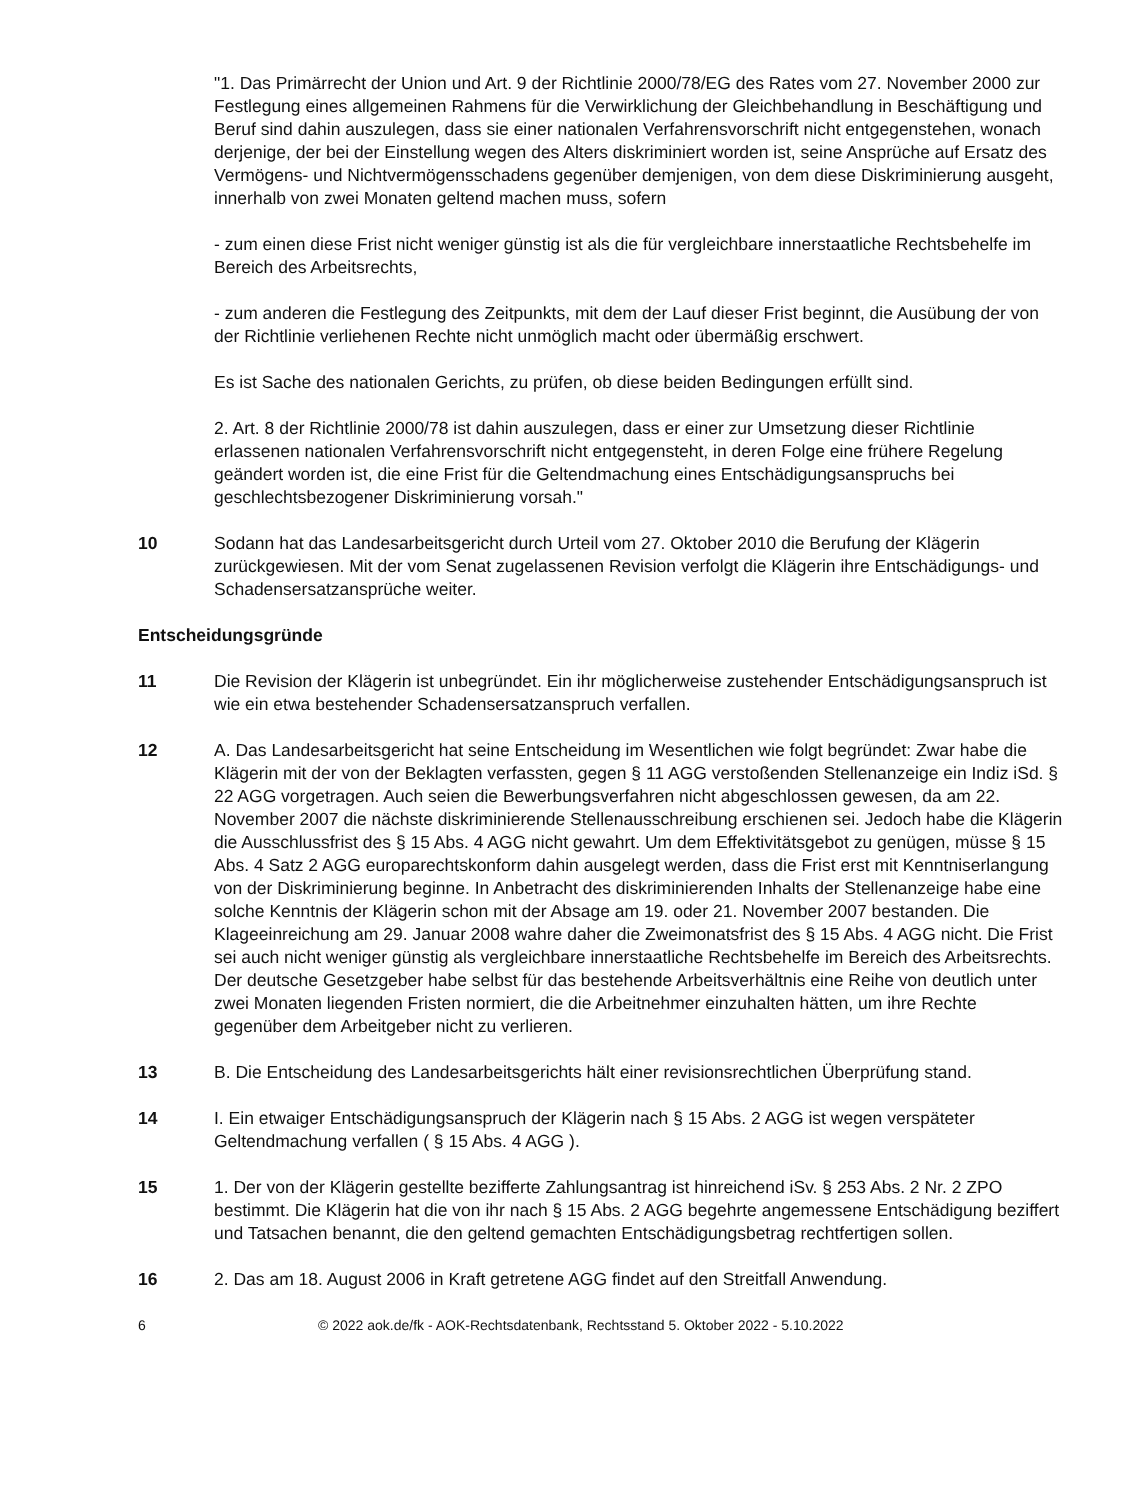"1. Das Primärrecht der Union und Art. 9 der Richtlinie 2000/78/EG des Rates vom 27. November 2000 zur Festlegung eines allgemeinen Rahmens für die Verwirklichung der Gleichbehandlung in Beschäftigung und Beruf sind dahin auszulegen, dass sie einer nationalen Verfahrensvorschrift nicht entgegenstehen, wonach derjenige, der bei der Einstellung wegen des Alters diskriminiert worden ist, seine Ansprüche auf Ersatz des Vermögens- und Nichtvermögensschadens gegenüber demjenigen, von dem diese Diskriminierung ausgeht, innerhalb von zwei Monaten geltend machen muss, sofern
- zum einen diese Frist nicht weniger günstig ist als die für vergleichbare innerstaatliche Rechtsbehelfe im Bereich des Arbeitsrechts,
- zum anderen die Festlegung des Zeitpunkts, mit dem der Lauf dieser Frist beginnt, die Ausübung der von der Richtlinie verliehenen Rechte nicht unmöglich macht oder übermäßig erschwert.
Es ist Sache des nationalen Gerichts, zu prüfen, ob diese beiden Bedingungen erfüllt sind.
2. Art. 8 der Richtlinie 2000/78 ist dahin auszulegen, dass er einer zur Umsetzung dieser Richtlinie erlassenen nationalen Verfahrensvorschrift nicht entgegensteht, in deren Folge eine frühere Regelung geändert worden ist, die eine Frist für die Geltendmachung eines Entschädigungsanspruchs bei geschlechtsbezogener Diskriminierung vorsah."
10 Sodann hat das Landesarbeitsgericht durch Urteil vom 27. Oktober 2010 die Berufung der Klägerin zurückgewiesen. Mit der vom Senat zugelassenen Revision verfolgt die Klägerin ihre Entschädigungs- und Schadensersatzansprüche weiter.
Entscheidungsgründe
11 Die Revision der Klägerin ist unbegründet. Ein ihr möglicherweise zustehender Entschädigungsanspruch ist wie ein etwa bestehender Schadensersatzanspruch verfallen.
12 A. Das Landesarbeitsgericht hat seine Entscheidung im Wesentlichen wie folgt begründet: Zwar habe die Klägerin mit der von der Beklagten verfassten, gegen § 11 AGG verstoßenden Stellenanzeige ein Indiz iSd. § 22 AGG vorgetragen. Auch seien die Bewerbungsverfahren nicht abgeschlossen gewesen, da am 22. November 2007 die nächste diskriminierende Stellenausschreibung erschienen sei. Jedoch habe die Klägerin die Ausschlussfrist des § 15 Abs. 4 AGG nicht gewahrt. Um dem Effektivitätsgebot zu genügen, müsse § 15 Abs. 4 Satz 2 AGG europarechtskonform dahin ausgelegt werden, dass die Frist erst mit Kenntniserlangung von der Diskriminierung beginne. In Anbetracht des diskriminierenden Inhalts der Stellenanzeige habe eine solche Kenntnis der Klägerin schon mit der Absage am 19. oder 21. November 2007 bestanden. Die Klageeinreichung am 29. Januar 2008 wahre daher die Zweimonatsfrist des § 15 Abs. 4 AGG nicht. Die Frist sei auch nicht weniger günstig als vergleichbare innerstaatliche Rechtsbehelfe im Bereich des Arbeitsrechts. Der deutsche Gesetzgeber habe selbst für das bestehende Arbeitsverhältnis eine Reihe von deutlich unter zwei Monaten liegenden Fristen normiert, die die Arbeitnehmer einzuhalten hätten, um ihre Rechte gegenüber dem Arbeitgeber nicht zu verlieren.
13 B. Die Entscheidung des Landesarbeitsgerichts hält einer revisionsrechtlichen Überprüfung stand.
14 I. Ein etwaiger Entschädigungsanspruch der Klägerin nach § 15 Abs. 2 AGG ist wegen verspäteter Geltendmachung verfallen ( § 15 Abs. 4 AGG ).
15 1. Der von der Klägerin gestellte bezifferte Zahlungsantrag ist hinreichend iSv. § 253 Abs. 2 Nr. 2 ZPO bestimmt. Die Klägerin hat die von ihr nach § 15 Abs. 2 AGG begehrte angemessene Entschädigung beziffert und Tatsachen benannt, die den geltend gemachten Entschädigungsbetrag rechtfertigen sollen.
16 2. Das am 18. August 2006 in Kraft getretene AGG findet auf den Streitfall Anwendung.
6 © 2022 aok.de/fk - AOK-Rechtsdatenbank, Rechtsstand 5. Oktober 2022 - 5.10.2022